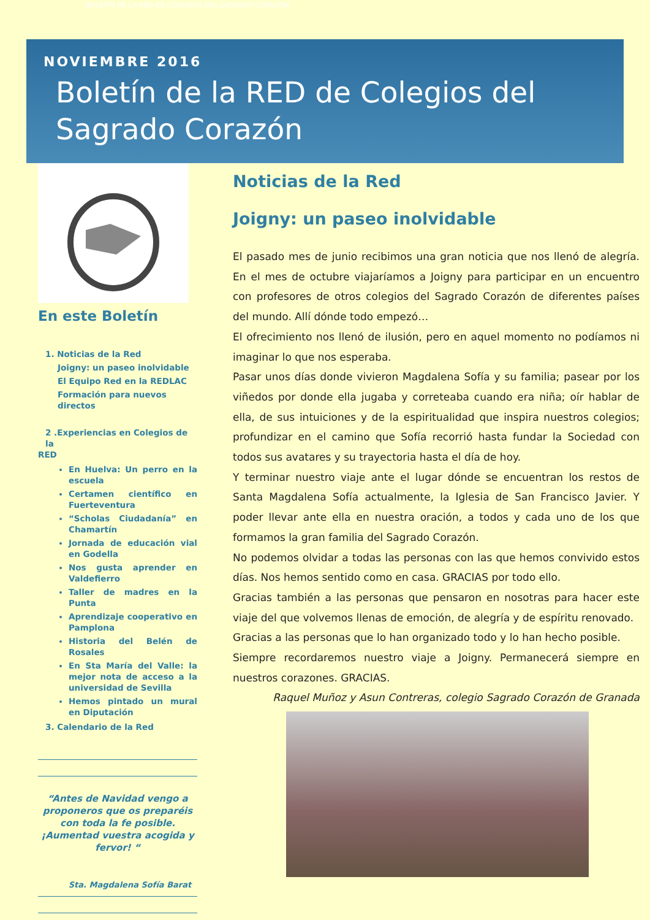BOLETÍN DE LA RED DE COLEGIOS DEL SAGRADO CORAZÓN
NOVIEMBRE 2016
Boletín de la RED de Colegios del Sagrado Corazón
En este Boletín
1. Noticias de la Red
Joigny: un paseo inolvidable
El Equipo Red en la REDLAC
Formación para nuevos directos
2 .Experiencias en Colegios de la
RED
En Huelva: Un perro en la escuela
Certamen científico en Fuerteventura
“Scholas Ciudadanía” en Chamartín
Jornada de educación vial en Godella
Nos gusta aprender en Valdefierro
Taller de madres en la Punta
Aprendizaje cooperativo en Pamplona
Historia del Belén de Rosales
En Sta María del Valle: la mejor nota de acceso a la universidad de Sevilla
Hemos pintado un mural en Diputación
3. Calendario de la Red
“Antes de Navidad vengo a proponeros que os preparéis con toda la fe posible.
¡Aumentad vuestra acogida y fervor! “
Sta. Magdalena Sofía Barat
Noticias de la Red
Joigny: un paseo inolvidable
El pasado mes de junio recibimos una gran noticia que nos llenó de alegría. En el mes de octubre viajaríamos a Joigny para participar en un encuentro con profesores de otros colegios del Sagrado Corazón de diferentes países del mundo. Allí dónde todo empezó…
El ofrecimiento nos llenó de ilusión, pero en aquel momento no podíamos ni imaginar lo que nos esperaba.
Pasar unos días donde vivieron Magdalena Sofía y su familia; pasear por los viñedos por donde ella jugaba y correteaba cuando era niña; oír hablar de ella, de sus intuiciones y de la espiritualidad que inspira nuestros colegios; profundizar en el camino que Sofía recorrió hasta fundar la Sociedad con todos sus avatares y su trayectoria hasta el día de hoy.
Y terminar nuestro viaje ante el lugar dónde se encuentran los restos de Santa Magdalena Sofía actualmente, la Iglesia de San Francisco Javier. Y poder llevar ante ella en nuestra oración, a todos y cada uno de los que formamos la gran familia del Sagrado Corazón.
No podemos olvidar a todas las personas con las que hemos convivido estos días. Nos hemos sentido como en casa. GRACIAS por todo ello.
Gracias también a las personas que pensaron en nosotras para hacer este viaje del que volvemos llenas de emoción, de alegría y de espíritu renovado.
Gracias a las personas que lo han organizado todo y lo han hecho posible.
Siempre recordaremos nuestro viaje a Joigny. Permanecerá siempre en nuestros corazones. GRACIAS.
Raquel Muñoz y Asun Contreras, colegio Sagrado Corazón de Granada